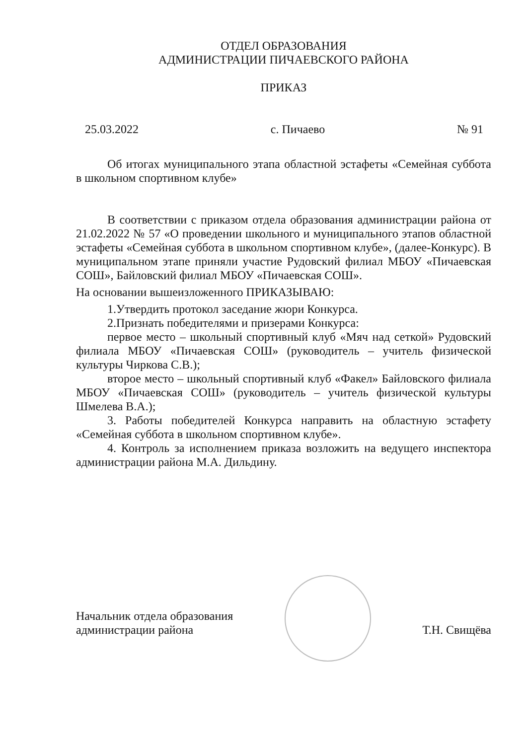ОТДЕЛ ОБРАЗОВАНИЯ
АДМИНИСТРАЦИИ ПИЧАЕВСКОГО РАЙОНА
ПРИКАЗ
25.03.2022 с. Пичаево № 91
Об итогах муниципального этапа областной эстафеты «Семейная суббота в школьном спортивном клубе»
В соответствии с приказом отдела образования администрации района от 21.02.2022 № 57 «О проведении школьного и муниципального этапов областной эстафеты «Семейная суббота в школьном спортивном клубе», (далее-Конкурс). В муниципальном этапе приняли участие Рудовский филиал МБОУ «Пичаевская СОШ», Байловский филиал МБОУ «Пичаевская СОШ».
На основании вышеизложенного ПРИКАЗЫВАЮ:
1.Утвердить протокол заседание жюри Конкурса.
2.Признать победителями и призерами Конкурса:
первое место – школьный спортивный клуб «Мяч над сеткой» Рудовский филиала МБОУ «Пичаевская СОШ» (руководитель – учитель физической культуры Чиркова С.В.);
второе место – школьный спортивный клуб «Факел» Байловского филиала МБОУ «Пичаевская СОШ» (руководитель – учитель физической культуры Шмелева В.А.);
3. Работы победителей Конкурса направить на областную эстафету «Семейная суббота в школьном спортивном клубе».
4. Контроль за исполнением приказа возложить на ведущего инспектора администрации района М.А. Дильдину.
Начальник отдела образования
администрации района
Т.Н. Свищёва